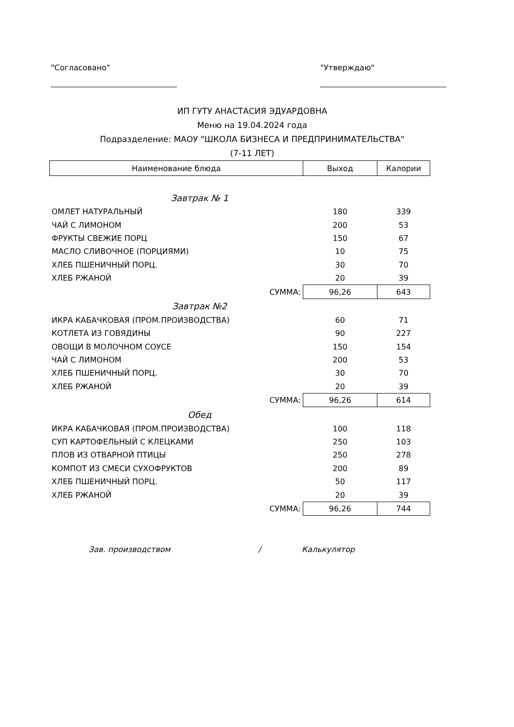"Согласовано" "Утверждаю"
ИП ГУТУ АНАСТАСИЯ ЭДУАРДОВНА
Меню на 19.04.2024 года
Подразделение: МАОУ "ШКОЛА БИЗНЕСА И ПРЕДПРИНИМАТЕЛЬСТВА"
(7-11 ЛЕТ)
| Наименование блюда | Выход | Калории |
| --- | --- | --- |
| Завтрак № 1 | | |
| ОМЛЕТ НАТУРАЛЬНЫЙ | 180 | 339 |
| ЧАЙ С ЛИМОНОМ | 200 | 53 |
| ФРУКТЫ СВЕЖИЕ ПОРЦ | 150 | 67 |
| МАСЛО СЛИВОЧНОЕ (ПОРЦИЯМИ) | 10 | 75 |
| ХЛЕБ ПШЕНИЧНЫЙ ПОРЦ. | 30 | 70 |
| ХЛЕБ РЖАНОЙ | 20 | 39 |
| СУММА: | 96,26 | 643 |
| Завтрак №2 | | |
| ИКРА КАБАЧКОВАЯ (ПРОМ.ПРОИЗВОДСТВА) | 60 | 71 |
| КОТЛЕТА ИЗ ГОВЯДИНЫ | 90 | 227 |
| ОВОЩИ В МОЛОЧНОМ СОУСЕ | 150 | 154 |
| ЧАЙ С ЛИМОНОМ | 200 | 53 |
| ХЛЕБ ПШЕНИЧНЫЙ ПОРЦ. | 30 | 70 |
| ХЛЕБ РЖАНОЙ | 20 | 39 |
| СУММА: | 96,26 | 614 |
| Обед | | |
| ИКРА КАБАЧКОВАЯ (ПРОМ.ПРОИЗВОДСТВА) | 100 | 118 |
| СУП КАРТОФЕЛЬНЫЙ С КЛЕЦКАМИ | 250 | 103 |
| ПЛОВ ИЗ ОТВАРНОЙ ПТИЦЫ | 250 | 278 |
| КОМПОТ ИЗ СМЕСИ СУХОФРУКТОВ | 200 | 89 |
| ХЛЕБ ПШЕНИЧНЫЙ ПОРЦ. | 50 | 117 |
| ХЛЕБ РЖАНОЙ | 20 | 39 |
| СУММА: | 96,26 | 744 |
Зав. производством / Калькулятор